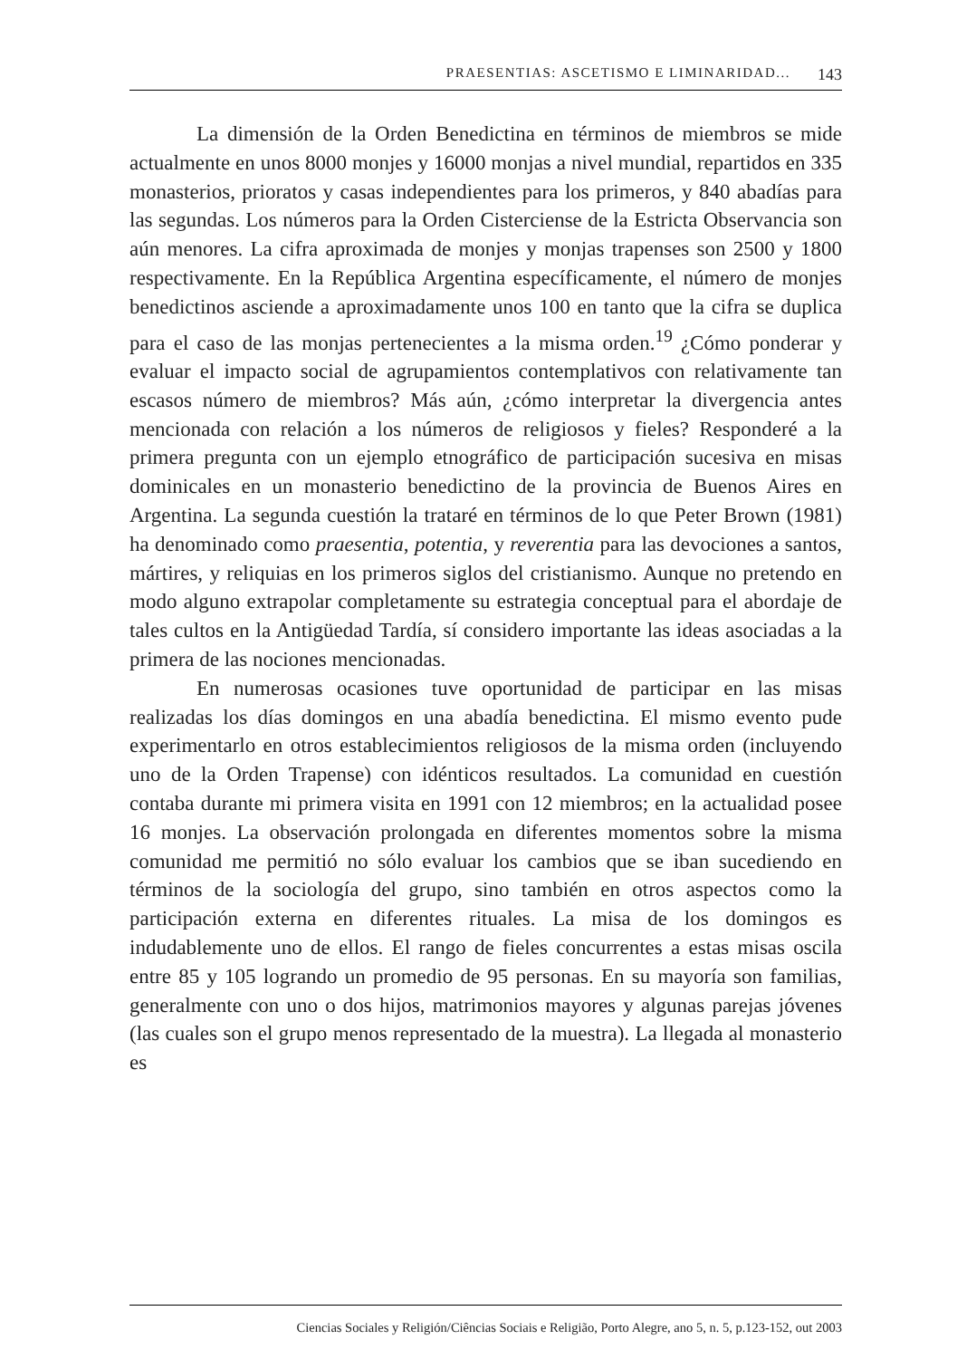PRAESENTIAS: ASCETISMO E LIMINARIDAD... 143
La dimensión de la Orden Benedictina en términos de miembros se mide actualmente en unos 8000 monjes y 16000 monjas a nivel mundial, repartidos en 335 monasterios, prioratos y casas independientes para los primeros, y 840 abadías para las segundas. Los números para la Orden Cisterciense de la Estricta Observancia son aún menores. La cifra aproximada de monjes y monjas trapenses son 2500 y 1800 respectivamente. En la República Argentina específicamente, el número de monjes benedictinos asciende a aproximadamente unos 100 en tanto que la cifra se duplica para el caso de las monjas pertenecientes a la misma orden.<sup>19</sup> ¿Cómo ponderar y evaluar el impacto social de agrupamientos contemplativos con relativamente tan escasos número de miembros? Más aún, ¿cómo interpretar la divergencia antes mencionada con relación a los números de religiosos y fieles? Responderé a la primera pregunta con un ejemplo etnográfico de participación sucesiva en misas dominicales en un monasterio benedictino de la provincia de Buenos Aires en Argentina. La segunda cuestión la trataré en términos de lo que Peter Brown (1981) ha denominado como praesentia, potentia, y reverentia para las devociones a santos, mártires, y reliquias en los primeros siglos del cristianismo. Aunque no pretendo en modo alguno extrapolar completamente su estrategia conceptual para el abordaje de tales cultos en la Antigüedad Tardía, sí considero importante las ideas asociadas a la primera de las nociones mencionadas.
En numerosas ocasiones tuve oportunidad de participar en las misas realizadas los días domingos en una abadía benedictina. El mismo evento pude experimentarlo en otros establecimientos religiosos de la misma orden (incluyendo uno de la Orden Trapense) con idénticos resultados. La comunidad en cuestión contaba durante mi primera visita en 1991 con 12 miembros; en la actualidad posee 16 monjes. La observación prolongada en diferentes momentos sobre la misma comunidad me permitió no sólo evaluar los cambios que se iban sucediendo en términos de la sociología del grupo, sino también en otros aspectos como la participación externa en diferentes rituales. La misa de los domingos es indudablemente uno de ellos. El rango de fieles concurrentes a estas misas oscila entre 85 y 105 logrando un promedio de 95 personas. En su mayoría son familias, generalmente con uno o dos hijos, matrimonios mayores y algunas parejas jóvenes (las cuales son el grupo menos representado de la muestra). La llegada al monasterio es
Ciencias Sociales y Religión/Ciências Sociais e Religião, Porto Alegre, ano 5, n. 5, p.123-152, out 2003